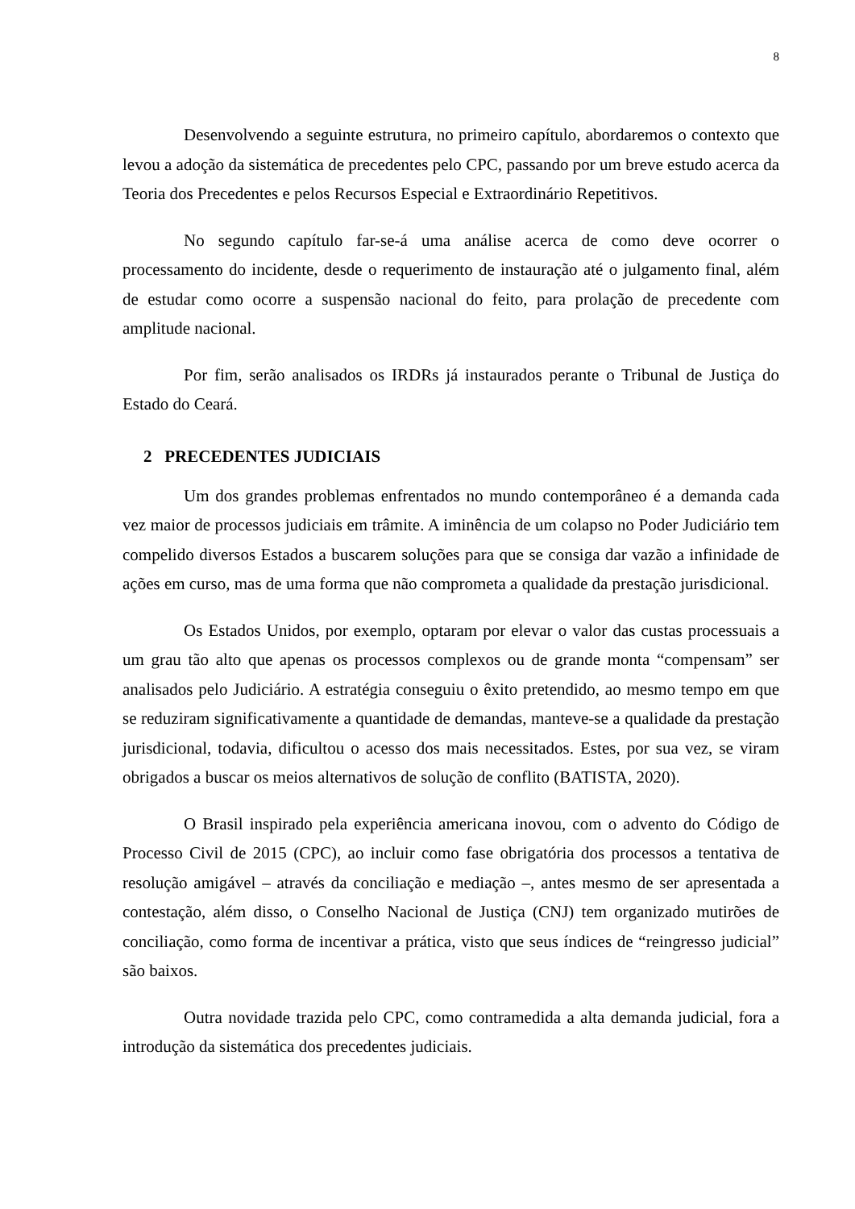8
Desenvolvendo a seguinte estrutura, no primeiro capítulo, abordaremos o contexto que levou a adoção da sistemática de precedentes pelo CPC, passando por um breve estudo acerca da Teoria dos Precedentes e pelos Recursos Especial e Extraordinário Repetitivos.
No segundo capítulo far-se-á uma análise acerca de como deve ocorrer o processamento do incidente, desde o requerimento de instauração até o julgamento final, além de estudar como ocorre a suspensão nacional do feito, para prolação de precedente com amplitude nacional.
Por fim, serão analisados os IRDRs já instaurados perante o Tribunal de Justiça do Estado do Ceará.
2 PRECEDENTES JUDICIAIS
Um dos grandes problemas enfrentados no mundo contemporâneo é a demanda cada vez maior de processos judiciais em trâmite. A iminência de um colapso no Poder Judiciário tem compelido diversos Estados a buscarem soluções para que se consiga dar vazão a infinidade de ações em curso, mas de uma forma que não comprometa a qualidade da prestação jurisdicional.
Os Estados Unidos, por exemplo, optaram por elevar o valor das custas processuais a um grau tão alto que apenas os processos complexos ou de grande monta “compensam” ser analisados pelo Judiciário. A estratégia conseguiu o êxito pretendido, ao mesmo tempo em que se reduziram significativamente a quantidade de demandas, manteve-se a qualidade da prestação jurisdicional, todavia, dificultou o acesso dos mais necessitados. Estes, por sua vez, se viram obrigados a buscar os meios alternativos de solução de conflito (BATISTA, 2020).
O Brasil inspirado pela experiência americana inovou, com o advento do Código de Processo Civil de 2015 (CPC), ao incluir como fase obrigatória dos processos a tentativa de resolução amigável – através da conciliação e mediação –, antes mesmo de ser apresentada a contestação, além disso, o Conselho Nacional de Justiça (CNJ) tem organizado mutirões de conciliação, como forma de incentivar a prática, visto que seus índices de “reingresso judicial” são baixos.
Outra novidade trazida pelo CPC, como contramedida a alta demanda judicial, fora a introdução da sistemática dos precedentes judiciais.